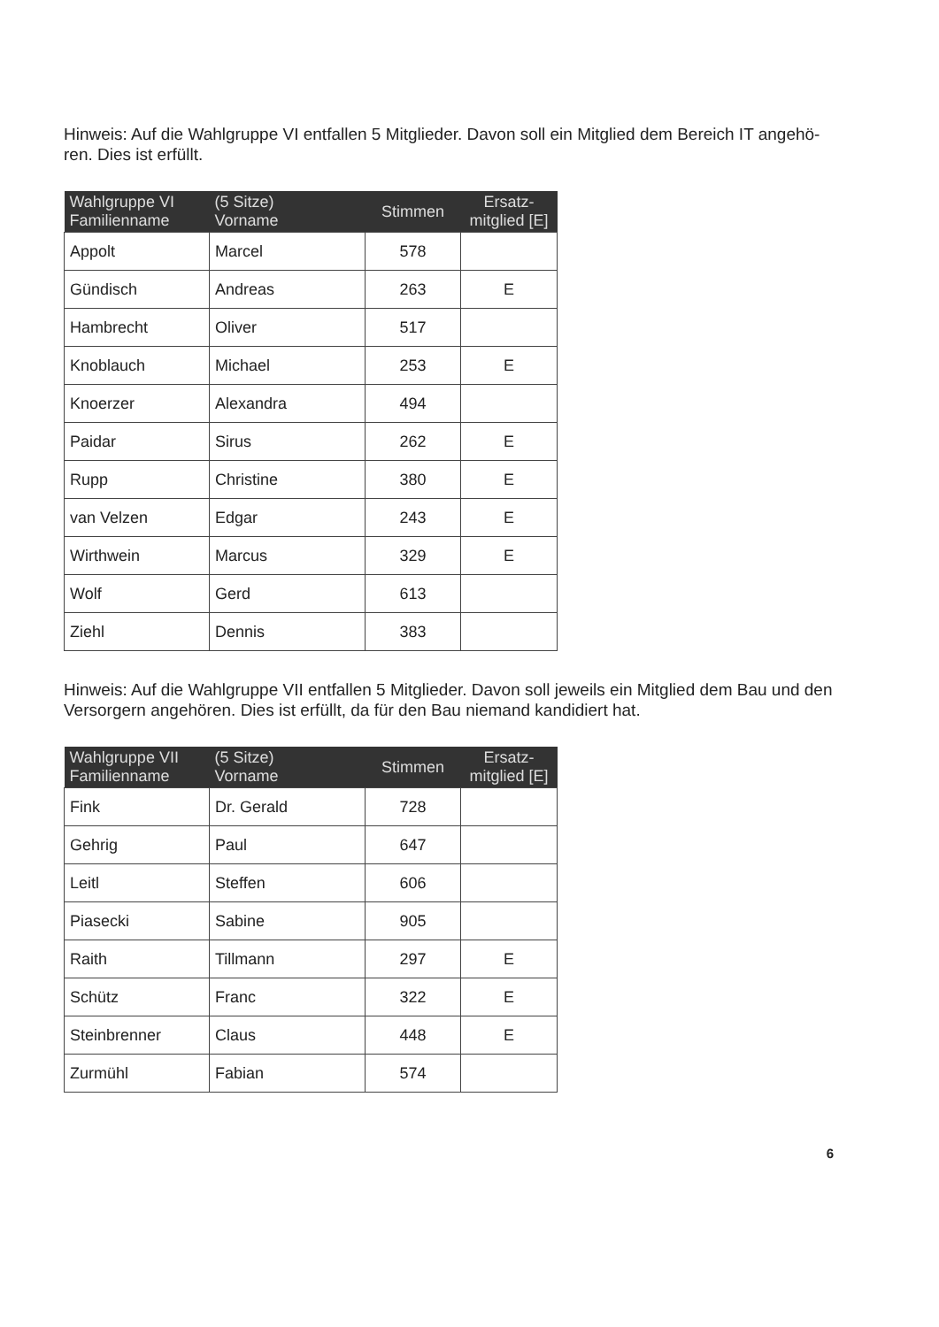Hinweis: Auf die Wahlgruppe VI entfallen 5 Mitglieder. Davon soll ein Mitglied dem Bereich IT angehö-ren. Dies ist erfüllt.
| Wahlgruppe VI Familienname | (5 Sitze) Vorname | Stimmen | Ersatz- mitglied [E] |
| --- | --- | --- | --- |
| Appolt | Marcel | 578 | |
| Gündisch | Andreas | 263 | E |
| Hambrecht | Oliver | 517 | |
| Knoblauch | Michael | 253 | E |
| Knoerzer | Alexandra | 494 | |
| Paidar | Sirus | 262 | E |
| Rupp | Christine | 380 | E |
| van Velzen | Edgar | 243 | E |
| Wirthwein | Marcus | 329 | E |
| Wolf | Gerd | 613 | |
| Ziehl | Dennis | 383 | |
Hinweis: Auf die Wahlgruppe VII entfallen 5 Mitglieder. Davon soll jeweils ein Mitglied dem Bau und den Versorgern angehören. Dies ist erfüllt, da für den Bau niemand kandidiert hat.
| Wahlgruppe VII Familienname | (5 Sitze) Vorname | Stimmen | Ersatz- mitglied [E] |
| --- | --- | --- | --- |
| Fink | Dr. Gerald | 728 | |
| Gehrig | Paul | 647 | |
| Leitl | Steffen | 606 | |
| Piasecki | Sabine | 905 | |
| Raith | Tillmann | 297 | E |
| Schütz | Franc | 322 | E |
| Steinbrenner | Claus | 448 | E |
| Zurmühl | Fabian | 574 | |
6